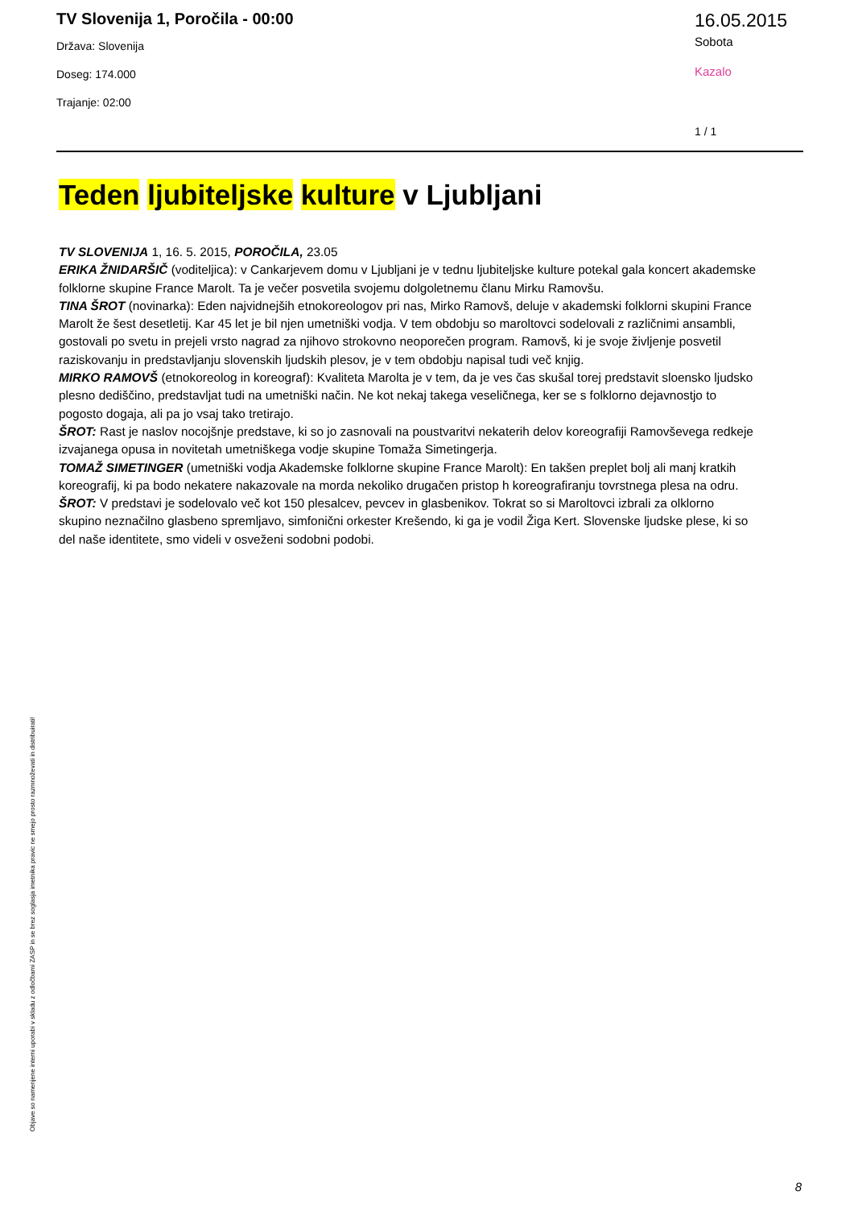TV Slovenija 1, Poročila - 00:00
Država: Slovenija
Doseg: 174.000
Trajanje: 02:00
16.05.2015
Sobota
Kazalo
1 / 1
Teden ljubiteljske kulture v Ljubljani
TV SLOVENIJA 1, 16. 5. 2015, POROČILA, 23.05
ERIKA ŽNIDARŠIČ (voditeljica): v Cankarjevem domu v Ljubljani je v tednu ljubiteljske kulture potekal gala koncert akademske folklorne skupine France Marolt. Ta je večer posvetila svojemu dolgoletnemu članu Mirku Ramovšu.
TINA ŠROT (novinarka): Eden najvidnejših etnokoreologov pri nas, Mirko Ramovš, deluje v akademski folklorni skupini France Marolt že šest desetletij. Kar 45 let je bil njen umetniški vodja. V tem obdobju so maroltovci sodelovali z različnimi ansambli, gostovali po svetu in prejeli vrsto nagrad za njihovo strokovno neoporečen program. Ramovš, ki je svoje življenje posvetil raziskovanju in predstavljanju slovenskih ljudskih plesov, je v tem obdobju napisal tudi več knjig.
MIRKO RAMOVŠ (etnokoreolog in koreograf): Kvaliteta Marolta je v tem, da je ves čas skušal torej predstavit sloensko ljudsko plesno dediščino, predstavljat tudi na umetniški način. Ne kot nekaj takega veseličnega, ker se s folklorno dejavnostjo to pogosto dogaja, ali pa jo vsaj tako tretirajo.
ŠROT: Rast je naslov nocojšnje predstave, ki so jo zasnovali na poustvaritvi nekaterih delov koreografiji Ramovševega redkeje izvajanega opusa in novitetah umetniškega vodje skupine Tomaža Simetingerja.
TOMAŽ SIMETINGER (umetniški vodja Akademske folklorne skupine France Marolt): En takšen preplet bolj ali manj kratkih koreografij, ki pa bodo nekatere nakazovale na morda nekoliko drugačen pristop h koreografiranju tovrstnega plesa na odru.
ŠROT: V predstavi je sodelovalo več kot 150 plesalcev, pevcev in glasbenikov. Tokrat so si Maroltovci izbrali za olklorno skupino neznačilno glasbeno spremljavo, simfonični orkester Krešendo, ki ga je vodil Žiga Kert. Slovenske ljudske plese, ki so del naše identitete, smo videli v osveženi sodobni podobi.
Objave so namenjene interni uporabi v skladu z odločbami ZASP in se brez soglasja imetnika pravic ne smejo prosto razmnoževati in distribuirati!
8